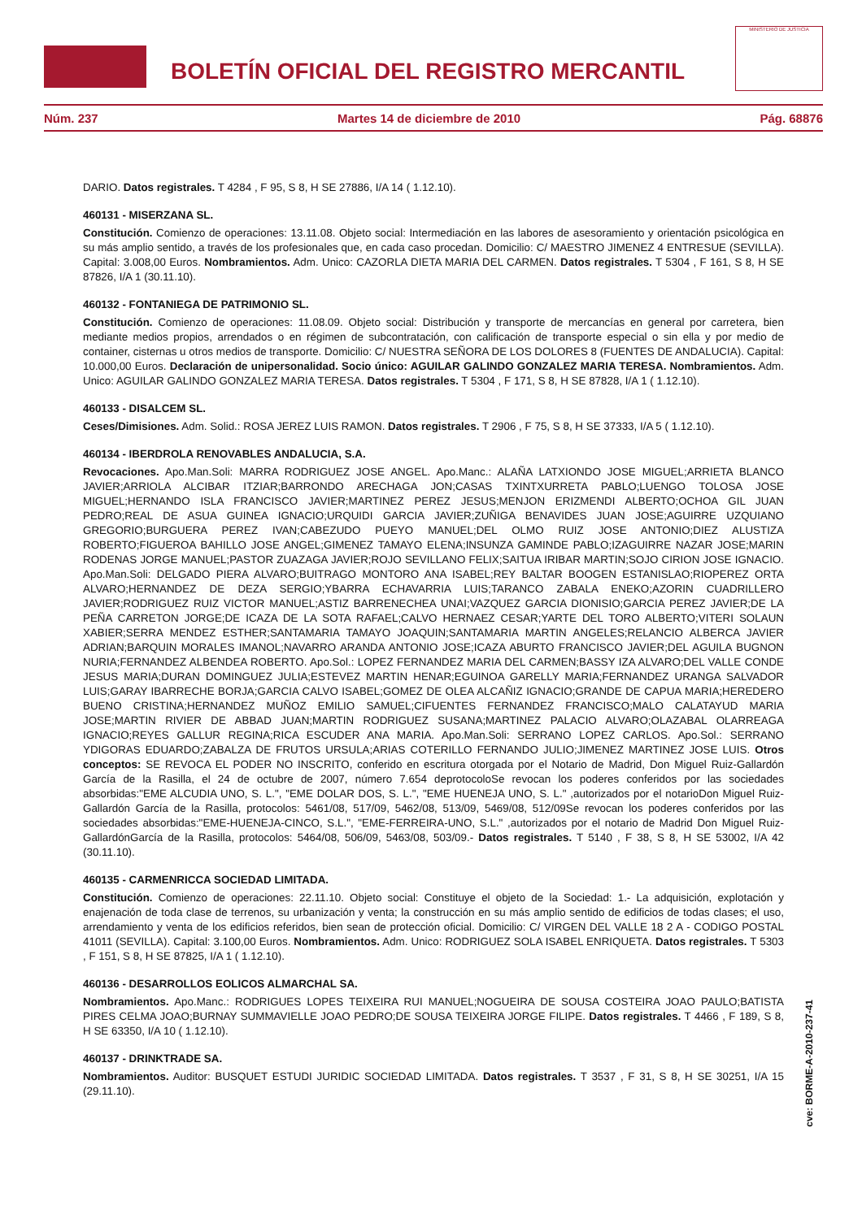BOLETÍN OFICIAL DEL REGISTRO MERCANTIL
MINISTERIO DE JUSTICIA
Núm. 237 Martes 14 de diciembre de 2010 Pág. 68876
DARIO. Datos registrales. T 4284 , F 95, S 8, H SE 27886, I/A 14 ( 1.12.10).
460131 - MISERZANA SL.
Constitución. Comienzo de operaciones: 13.11.08. Objeto social: Intermediación en las labores de asesoramiento y orientación psicológica en su más amplio sentido, a través de los profesionales que, en cada caso procedan. Domicilio: C/ MAESTRO JIMENEZ 4 ENTRESUE (SEVILLA). Capital: 3.008,00 Euros. Nombramientos. Adm. Unico: CAZORLA DIETA MARIA DEL CARMEN. Datos registrales. T 5304 , F 161, S 8, H SE 87826, I/A 1 (30.11.10).
460132 - FONTANIEGA DE PATRIMONIO SL.
Constitución. Comienzo de operaciones: 11.08.09. Objeto social: Distribución y transporte de mercancías en general por carretera, bien mediante medios propios, arrendados o en régimen de subcontratación, con calificación de transporte especial o sin ella y por medio de container, cisternas u otros medios de transporte. Domicilio: C/ NUESTRA SEÑORA DE LOS DOLORES 8 (FUENTES DE ANDALUCIA). Capital: 10.000,00 Euros. Declaración de unipersonalidad. Socio único: AGUILAR GALINDO GONZALEZ MARIA TERESA. Nombramientos. Adm. Unico: AGUILAR GALINDO GONZALEZ MARIA TERESA. Datos registrales. T 5304 , F 171, S 8, H SE 87828, I/A 1 ( 1.12.10).
460133 - DISALCEM SL.
Ceses/Dimisiones. Adm. Solid.: ROSA JEREZ LUIS RAMON. Datos registrales. T 2906 , F 75, S 8, H SE 37333, I/A 5 ( 1.12.10).
460134 - IBERDROLA RENOVABLES ANDALUCIA, S.A.
Revocaciones. Apo.Man.Soli: MARRA RODRIGUEZ JOSE ANGEL. Apo.Manc.: ALAÑA LATXIONDO JOSE MIGUEL;ARRIETA BLANCO JAVIER;ARRIOLA ALCIBAR ITZIAR;BARRONDO ARECHAGA JON;CASAS TXINTXURRETA PABLO;LUENGO TOLOSA JOSE MIGUEL;HERNANDO ISLA FRANCISCO JAVIER;MARTINEZ PEREZ JESUS;MENJON ERIZMENDI ALBERTO;OCHOA GIL JUAN PEDRO;REAL DE ASUA GUINEA IGNACIO;URQUIDI GARCIA JAVIER;ZUÑIGA BENAVIDES JUAN JOSE;AGUIRRE UZQUIANO GREGORIO;BURGUERA PEREZ IVAN;CABEZUDO PUEYO MANUEL;DEL OLMO RUIZ JOSE ANTONIO;DIEZ ALUSTIZA ROBERTO;FIGUEROA BAHILLO JOSE ANGEL;GIMENEZ TAMAYO ELENA;INSUNZA GAMINDE PABLO;IZAGUIRRE NAZAR JOSE;MARIN RODENAS JORGE MANUEL;PASTOR ZUAZAGA JAVIER;ROJO SEVILLANO FELIX;SAITUA IRIBAR MARTIN;SOJO CIRION JOSE IGNACIO. Apo.Man.Soli: DELGADO PIERA ALVARO;BUITRAGO MONTORO ANA ISABEL;REY BALTAR BOOGEN ESTANISLAO;RIOPEREZ ORTA ALVARO;HERNANDEZ DE DEZA SERGIO;YBARRA ECHAVARRIA LUIS;TARANCO ZABALA ENEKO;AZORIN CUADRILLERO JAVIER;RODRIGUEZ RUIZ VICTOR MANUEL;ASTIZ BARRENECHEA UNAI;VAZQUEZ GARCIA DIONISIO;GARCIA PEREZ JAVIER;DE LA PEÑA CARRETON JORGE;DE ICAZA DE LA SOTA RAFAEL;CALVO HERNAEZ CESAR;YARTE DEL TORO ALBERTO;VITERI SOLAUN XABIER;SERRA MENDEZ ESTHER;SANTAMARIA TAMAYO JOAQUIN;SANTAMARIA MARTIN ANGELES;RELANCIO ALBERCA JAVIER ADRIAN;BARQUIN MORALES IMANOL;NAVARRO ARANDA ANTONIO JOSE;ICAZA ABURTO FRANCISCO JAVIER;DEL AGUILA BUGNON NURIA;FERNANDEZ ALBENDEA ROBERTO. Apo.Sol.: LOPEZ FERNANDEZ MARIA DEL CARMEN;BASSY IZA ALVARO;DEL VALLE CONDE JESUS MARIA;DURAN DOMINGUEZ JULIA;ESTEVEZ MARTIN HENAR;EGUINOA GARELLY MARIA;FERNANDEZ URANGA SALVADOR LUIS;GARAY IBARRECHE BORJA;GARCIA CALVO ISABEL;GOMEZ DE OLEA ALCAÑIZ IGNACIO;GRANDE DE CAPUA MARIA;HEREDERO BUENO CRISTINA;HERNANDEZ MUÑOZ EMILIO SAMUEL;CIFUENTES FERNANDEZ FRANCISCO;MALO CALATAYUD MARIA JOSE;MARTIN RIVIER DE ABBAD JUAN;MARTIN RODRIGUEZ SUSANA;MARTINEZ PALACIO ALVARO;OLAZABAL OLARREAGA IGNACIO;REYES GALLUR REGINA;RICA ESCUDER ANA MARIA. Apo.Man.Soli: SERRANO LOPEZ CARLOS. Apo.Sol.: SERRANO YDIGORAS EDUARDO;ZABALZA DE FRUTOS URSULA;ARIAS COTERILLO FERNANDO JULIO;JIMENEZ MARTINEZ JOSE LUIS. Otros conceptos: SE REVOCA EL PODER NO INSCRITO, conferido en escritura otorgada por el Notario de Madrid, Don Miguel Ruiz-Gallardón García de la Rasilla, el 24 de octubre de 2007, número 7.654 deprotocoloSe revocan los poderes conferidos por las sociedades absorbidas:"EME ALCUDIA UNO, S. L.", "EME DOLAR DOS, S. L.", "EME HUENEJA UNO, S. L." ,autorizados por el notarioDon Miguel Ruiz-Gallardón García de la Rasilla, protocolos: 5461/08, 517/09, 5462/08, 513/09, 5469/08, 512/09Se revocan los poderes conferidos por las sociedades absorbidas:"EME-HUENEJA-CINCO, S.L.", "EME-FERREIRA-UNO, S.L." ,autorizados por el notario de Madrid Don Miguel Ruiz-GallardónGarcía de la Rasilla, protocolos: 5464/08, 506/09, 5463/08, 503/09.- Datos registrales. T 5140 , F 38, S 8, H SE 53002, I/A 42 (30.11.10).
460135 - CARMENRICCA SOCIEDAD LIMITADA.
Constitución. Comienzo de operaciones: 22.11.10. Objeto social: Constituye el objeto de la Sociedad: 1.- La adquisición, explotación y enajenación de toda clase de terrenos, su urbanización y venta; la construcción en su más amplio sentido de edificios de todas clases; el uso, arrendamiento y venta de los edificios referidos, bien sean de protección oficial. Domicilio: C/ VIRGEN DEL VALLE 18 2 A - CODIGO POSTAL 41011 (SEVILLA). Capital: 3.100,00 Euros. Nombramientos. Adm. Unico: RODRIGUEZ SOLA ISABEL ENRIQUETA. Datos registrales. T 5303 , F 151, S 8, H SE 87825, I/A 1 ( 1.12.10).
460136 - DESARROLLOS EOLICOS ALMARCHAL SA.
Nombramientos. Apo.Manc.: RODRIGUES LOPES TEIXEIRA RUI MANUEL;NOGUEIRA DE SOUSA COSTEIRA JOAO PAULO;BATISTA PIRES CELMA JOAO;BURNAY SUMMAVIELLE JOAO PEDRO;DE SOUSA TEIXEIRA JORGE FILIPE. Datos registrales. T 4466 , F 189, S 8, H SE 63350, I/A 10 ( 1.12.10).
460137 - DRINKTRADE SA.
Nombramientos. Auditor: BUSQUET ESTUDI JURIDIC SOCIEDAD LIMITADA. Datos registrales. T 3537 , F 31, S 8, H SE 30251, I/A 15 (29.11.10).
cve: BORME-A-2010-237-41